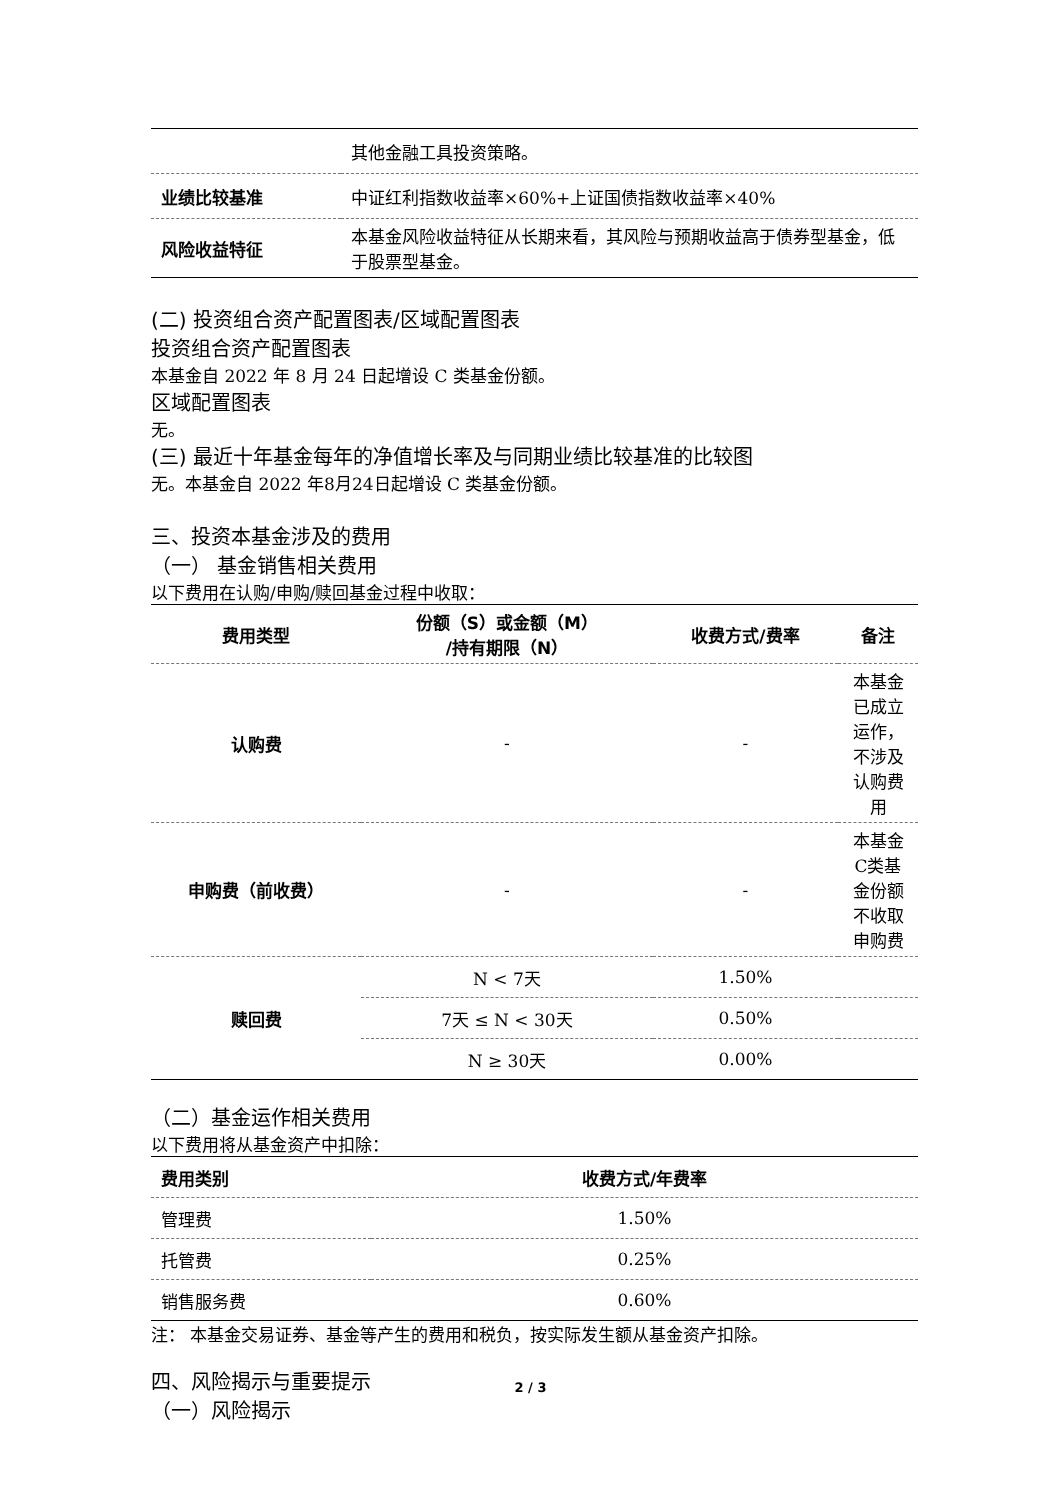| | 其他金融工具投资策略。 |
| 业绩比较基准 | 中证红利指数收益率×60%+上证国债指数收益率×40% |
| 风险收益特征 | 本基金风险收益特征从长期来看，其风险与预期收益高于债券型基金，低于股票型基金。 |
(二) 投资组合资产配置图表/区域配置图表
投资组合资产配置图表
本基金自 2022 年 8 月 24 日起增设 C 类基金份额。
区域配置图表
无。
(三) 最近十年基金每年的净值增长率及与同期业绩比较基准的比较图
无。本基金自 2022 年8月24日起增设 C 类基金份额。
三、投资本基金涉及的费用
（一） 基金销售相关费用
以下费用在认购/申购/赎回基金过程中收取：
| 费用类型 | 份额（S）或金额（M） /持有期限（N） | 收费方式/费率 | 备注 |
| --- | --- | --- | --- |
| 认购费 | - | - | 本基金已成立运作，不涉及认购费用 |
| 申购费（前收费） | - | - | 本基金C类基金份额不收取申购费 |
| 赎回费 | N < 7天 | 1.50% | |
| | 7天 ≤ N < 30天 | 0.50% | |
| | N ≥ 30天 | 0.00% | |
（二）基金运作相关费用
以下费用将从基金资产中扣除：
| 费用类别 | 收费方式/年费率 |
| --- | --- |
| 管理费 | 1.50% |
| 托管费 | 0.25% |
| 销售服务费 | 0.60% |
注： 本基金交易证券、基金等产生的费用和税负，按实际发生额从基金资产扣除。
四、风险揭示与重要提示
（一）风险揭示
2 / 3